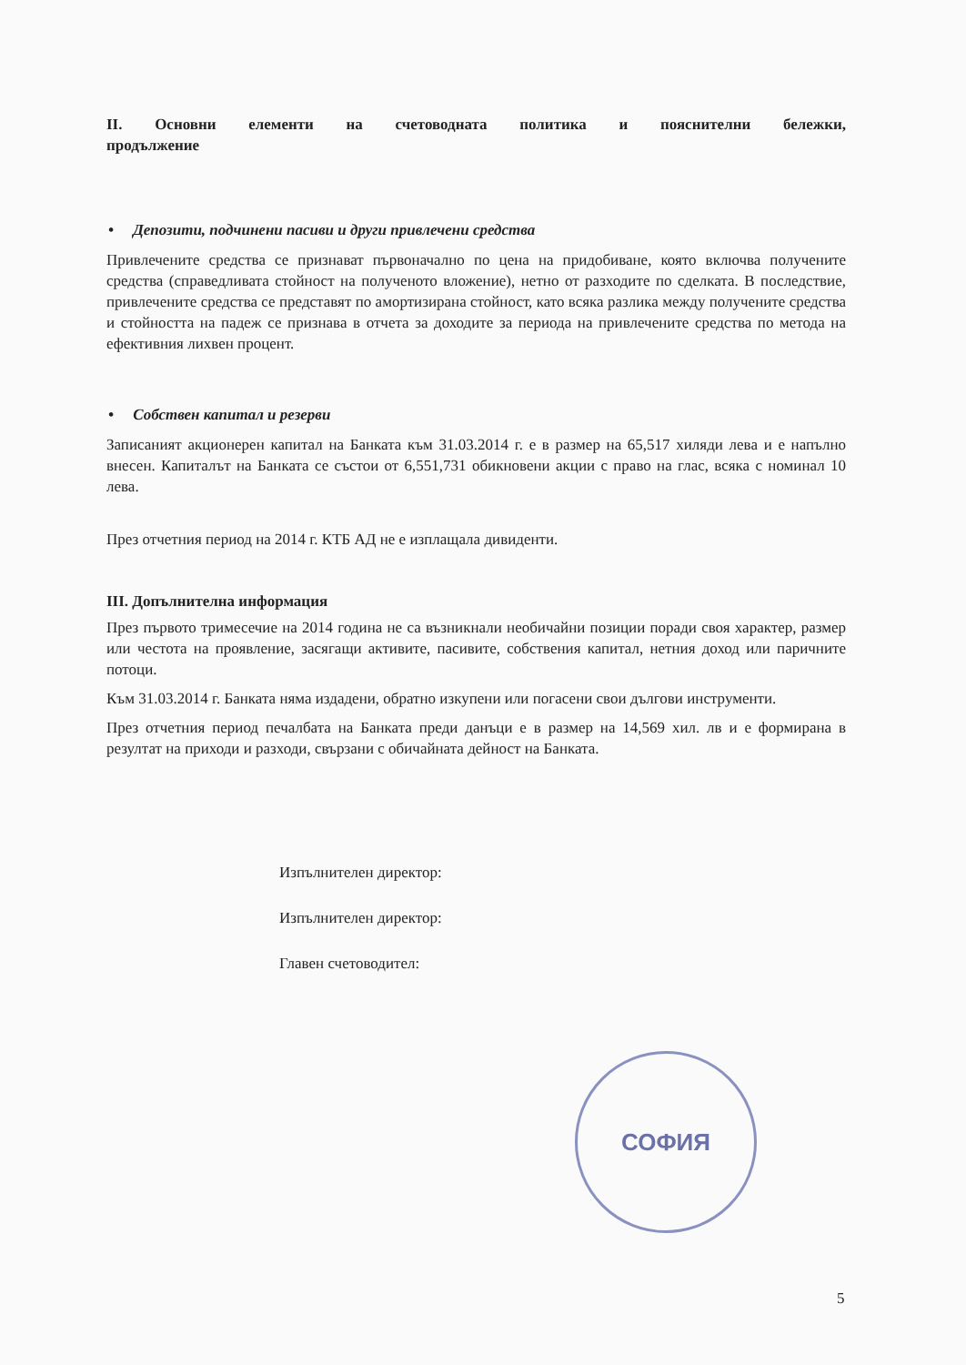II. Основни елементи на счетоводната политика и пояснителни бележки, продължение
• Депозити, подчинени пасиви и други привлечени средства
Привлечените средства се признават първоначално по цена на придобиване, която включва получените средства (справедливата стойност на полученото вложение), нетно от разходите по сделката. В последствие, привлечените средства се представят по амортизирана стойност, като всяка разлика между получените средства и стойността на падеж се признава в отчета за доходите за периода на привлечените средства по метода на ефективния лихвен процент.
• Собствен капитал и резерви
Записаният акционерен капитал на Банката към 31.03.2014 г. е в размер на 65,517 хиляди лева и е напълно внесен. Капиталът на Банката се състои от 6,551,731 обикновени акции с право на глас, всяка с номинал 10 лева.
През отчетния период на 2014 г. КТБ АД не е изплащала дивиденти.
III. Допълнителна информация
През първото тримесечие на 2014 година не са възникнали необичайни позиции поради своя характер, размер или честота на проявление, засягащи активите, пасивите, собствения капитал, нетния доход или паричните потоци.
Към 31.03.2014 г. Банката няма издадени, обратно изкупени или погасени свои дългови инструменти.
През отчетния период печалбата на Банката преди данъци е в размер на 14,569 хил. лв и е формирана в резултат на приходи и разходи, свързани с обичайната дейност на Банката.
Изпълнителен директор:
Изпълнителен директор:
Главен счетоводител:
СОФИЯ
5